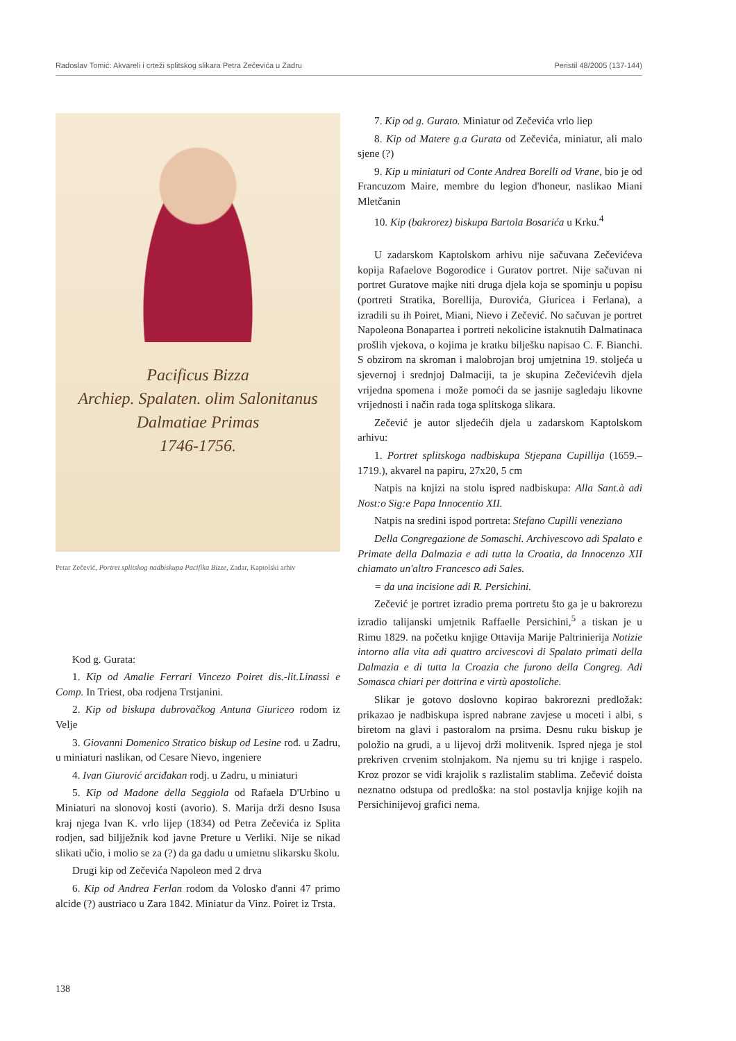Radoslav Tomić: Akvareli i crteži splitskog slikara Petra Zečevića u Zadru Peristil 48/2005 (137-144)
Pacificus Bizza
Archiep. Spalaten. olim Salonitanus
Dalmatiae Primas
1746-1756.
Petar Zečević, Portret splitskog nadbiskupa Pacifika Bizze, Zadar, Kaptolski arhiv
Kod g. Gurata:
1. Kip od Amalie Ferrari Vincezo Poiret dis.-lit.Linassi e Comp. In Triest, oba rodjena Trstjanini.
2. Kip od biskupa dubrovačkog Antuna Giuriceo rodom iz Velje
3. Giovanni Domenico Stratico biskup od Lesine rođ. u Zadru, u miniaturi naslikan, od Cesare Nievo, ingeniere
4. Ivan Giurović arciđakan rodj. u Zadru, u miniaturi
5. Kip od Madone della Seggiola od Rafaela D'Urbino u Miniaturi na slonovoj kosti (avorio). S. Marija drži desno Isusa kraj njega Ivan K. vrlo lijep (1834) od Petra Zečevića iz Splita rodjen, sad biljježnik kod javne Preture u Verliki. Nije se nikad slikati učio, i molio se za (?) da ga dadu u umietnu slikarsku školu.
Drugi kip od Zečevića Napoleon med 2 drva
6. Kip od Andrea Ferlan rodom da Volosko d'anni 47 primo alcide (?) austriaco u Zara 1842. Miniatur da Vinz. Poiret iz Trsta.
7. Kip od g. Gurato. Miniatur od Zečevića vrlo liep
8. Kip od Matere g.a Gurata od Zečevića, miniatur, ali malo sjene (?)
9. Kip u miniaturi od Conte Andrea Borelli od Vrane, bio je od Francuzom Maire, membre du legion d'honeur, naslikao Miani Mletčanin
10. Kip (bakrorez) biskupa Bartola Bosarića u Krku.<sup>4</sup>
U zadarskom Kaptolskom arhivu nije sačuvana Zečevićeva kopija Rafaelove Bogorodice i Guratov portret. Nije sačuvan ni portret Guratove majke niti druga djela koja se spominju u popisu (portreti Stratika, Borellija, Đurovića, Giuricea i Ferlana), a izradili su ih Poiret, Miani, Nievo i Zečević. No sačuvan je portret Napoleona Bonapartea i portreti nekolicine istaknutih Dalmatinaca prošlih vjekova, o kojima je kratku bilješku napisao C. F. Bianchi. S obzirom na skroman i malobrojan broj umjetnina 19. stoljeća u sjevernoj i srednjoj Dalmaciji, ta je skupina Zečevićevih djela vrijedna spomena i može pomoći da se jasnije sagledaju likovne vrijednosti i način rada toga splitskoga slikara.
Zečević je autor sljedećih djela u zadarskom Kaptolskom arhivu:
1. Portret splitskoga nadbiskupa Stjepana Cupillija (1659.–1719.), akvarel na papiru, 27x20, 5 cm
Natpis na knjizi na stolu ispred nadbiskupa: Alla Sant.à adi Nost:o Sig:e Papa Innocentio XII.
Natpis na sredini ispod portreta: Stefano Cupilli veneziano
Della Congregazione de Somaschi. Archivescovo adi Spalato e Primate della Dalmazia e adi tutta la Croatia, da Innocenzo XII chiamato un'altro Francesco adi Sales.
= da una incisione adi R. Persichini.
Zečević je portret izradio prema portretu što ga je u bakrorezu izradio talijanski umjetnik Raffaelle Persichini,<sup>5</sup> a tiskan je u Rimu 1829. na početku knjige Ottavija Marije Paltrinierija Notizie intorno alla vita adi quattro arcivescovi di Spalato primati della Dalmazia e di tutta la Croazia che furono della Congreg. Adi Somasca chiari per dottrina e virtù apostoliche.
Slikar je gotovo doslovno kopirao bakrorezni predložak: prikazao je nadbiskupa ispred nabrane zavjese u moceti i albi, s biretom na glavi i pastoralom na prsima. Desnu ruku biskup je položio na grudi, a u lijevoj drži molitvenik. Ispred njega je stol prekriven crvenim stolnjakom. Na njemu su tri knjige i raspelo. Kroz prozor se vidi krajolik s razlistalim stablima. Zečević doista neznatno odstupa od predloška: na stol postavlja knjige kojih na Persichinijevoj grafici nema.
138